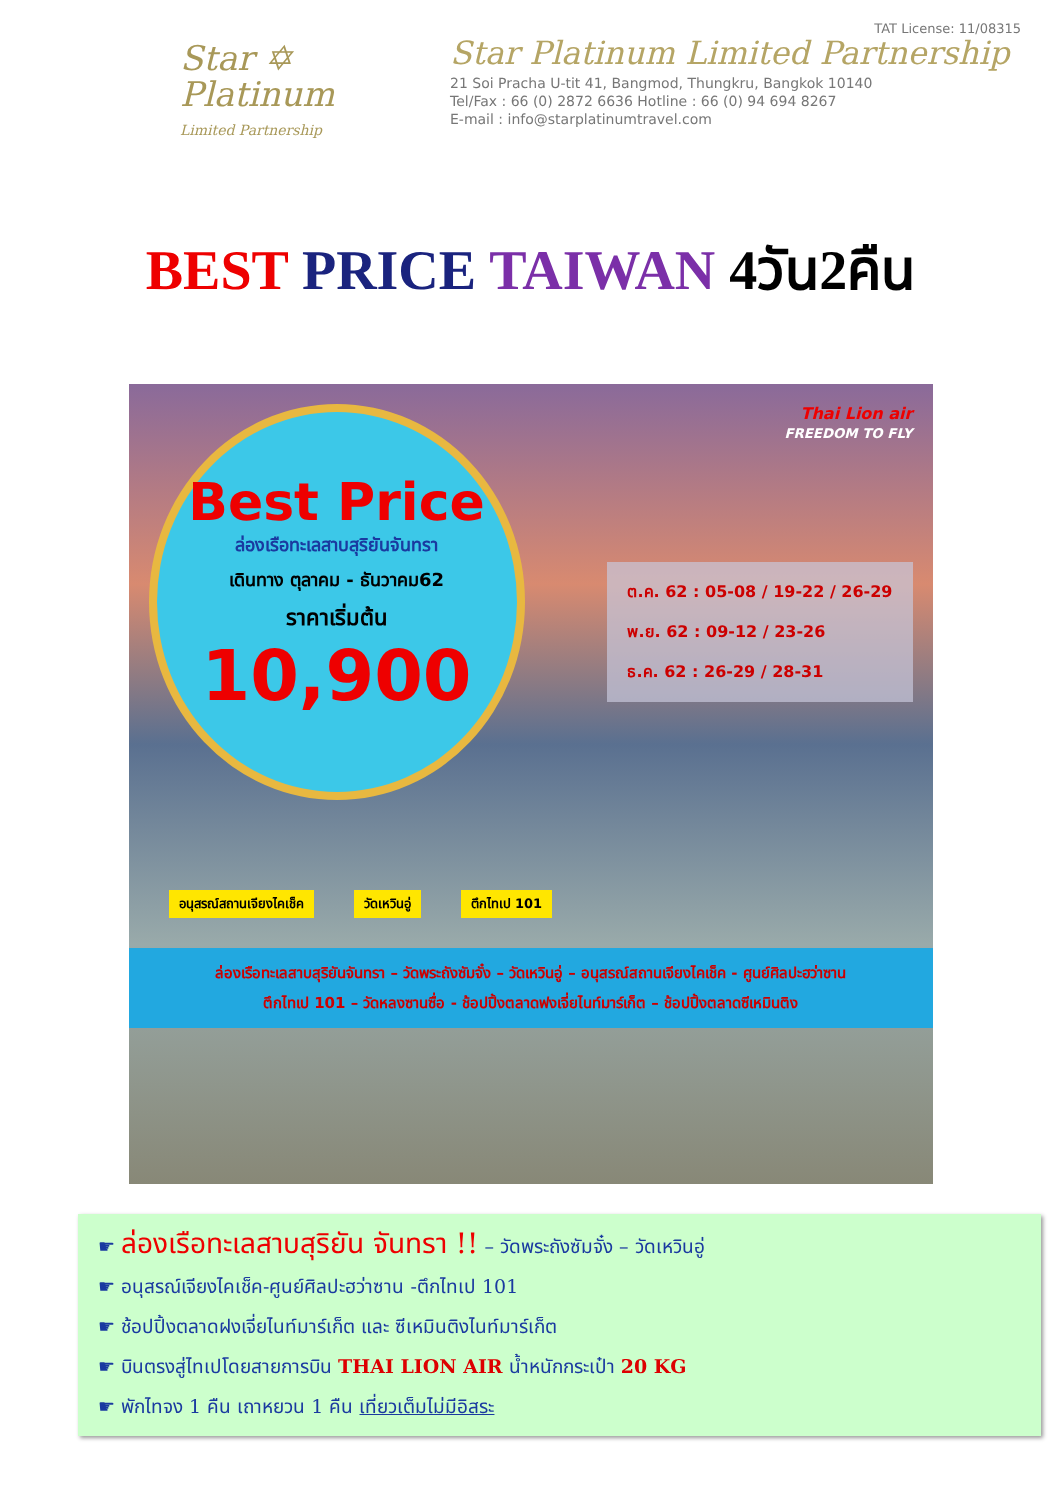Star ✡
Platinum
Limited Partnership
TAT License: 11/08315
Star Platinum Limited Partnership
21 Soi Pracha U-tit 41, Bangmod, Thungkru, Bangkok 10140
Tel/Fax : 66 (0) 2872 6636 Hotline : 66 (0) 94 694 8267
E-mail : info@starplatinumtravel.com
BEST PRICE TAIWAN 4วัน2คืน
Best Price
ล่องเรือทะเลสาบสุริยันจันทรา
เดินทาง ตุลาคม - ธันวาคม62
ราคาเริ่มต้น
10,900
Thai Lion air
FREEDOM TO FLY
ต.ค. 62 : 05-08 / 19-22 / 26-29
พ.ย. 62 : 09-12 / 23-26
ธ.ค. 62 : 26-29 / 28-31
อนุสรณ์สถานเจียงไคเช็ค วัดเหวินอู่ ตึกไทเป 101
ล่องเรือทะเลสาบสุริยันจันทรา – วัดพระถังซัมจั๋ง – วัดเหวินอู่ – อนุสรณ์สถานเจียงไคเช็ค - ศูนย์ศิลปะฮว่าซาน
ตึกไทเป 101 – วัดหลงซานซื่อ - ช้อปปิ้งตลาดฟงเจี่ยไนท์มาร์เก็ต – ช้อปปิ้งตลาดซีเหมินติง
☛ ล่องเรือทะเลสาบสุริยัน จันทรา !! – วัดพระถังซัมจั๋ง – วัดเหวินอู่
☛ อนุสรณ์เจียงไคเช็ค-ศูนย์ศิลปะฮว่าซาน -ตึกไทเป 101
☛ ช้อปปิ้งตลาดฝงเจี่ยไนท์มาร์เก็ต และ ซีเหมินติงไนท์มาร์เก็ต
☛ บินตรงสู่ไทเปโดยสายการบิน THAI LION AIR น้ำหนักกระเป๋า 20 KG
☛ พักไทจง 1 คืน เถาหยวน 1 คืน เที่ยวเต็มไม่มีอิสระ